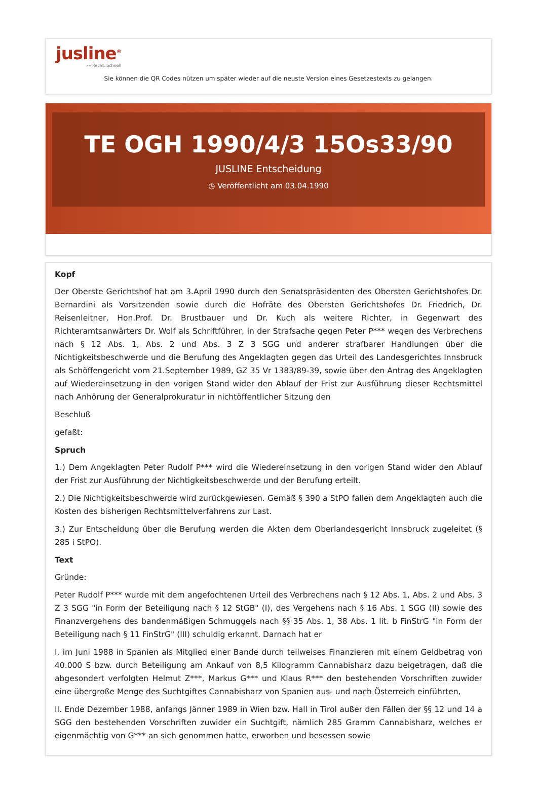jusline<sup>®</sup>
»» Recht. Schnell
Sie können die QR Codes nützen um später wieder auf die neuste Version eines Gesetzestexts zu gelangen.
TE OGH 1990/4/3 15Os33/90
JUSLINE Entscheidung
◷ Veröffentlicht am 03.04.1990
Kopf
Der Oberste Gerichtshof hat am 3.April 1990 durch den Senatspräsidenten des Obersten Gerichtshofes Dr. Bernardini als Vorsitzenden sowie durch die Hofräte des Obersten Gerichtshofes Dr. Friedrich, Dr. Reisenleitner, Hon.Prof. Dr. Brustbauer und Dr. Kuch als weitere Richter, in Gegenwart des Richteramtsanwärters Dr. Wolf als Schriftführer, in der Strafsache gegen Peter P*** wegen des Verbrechens nach § 12 Abs. 1, Abs. 2 und Abs. 3 Z 3 SGG und anderer strafbarer Handlungen über die Nichtigkeitsbeschwerde und die Berufung des Angeklagten gegen das Urteil des Landesgerichtes Innsbruck als Schöffengericht vom 21.September 1989, GZ 35 Vr 1383/89-39, sowie über den Antrag des Angeklagten auf Wiedereinsetzung in den vorigen Stand wider den Ablauf der Frist zur Ausführung dieser Rechtsmittel nach Anhörung der Generalprokuratur in nichtöffentlicher Sitzung den
Beschluß
gefaßt:
Spruch
1.) Dem Angeklagten Peter Rudolf P*** wird die Wiedereinsetzung in den vorigen Stand wider den Ablauf der Frist zur Ausführung der Nichtigkeitsbeschwerde und der Berufung erteilt.
2.) Die Nichtigkeitsbeschwerde wird zurückgewiesen. Gemäß § 390 a StPO fallen dem Angeklagten auch die Kosten des bisherigen Rechtsmittelverfahrens zur Last.
3.) Zur Entscheidung über die Berufung werden die Akten dem Oberlandesgericht Innsbruck zugeleitet (§ 285 i StPO).
Text
Gründe:
Peter Rudolf P*** wurde mit dem angefochtenen Urteil des Verbrechens nach § 12 Abs. 1, Abs. 2 und Abs. 3 Z 3 SGG "in Form der Beteiligung nach § 12 StGB" (I), des Vergehens nach § 16 Abs. 1 SGG (II) sowie des Finanzvergehens des bandenmäßigen Schmuggels nach §§ 35 Abs. 1, 38 Abs. 1 lit. b FinStrG "in Form der Beteiligung nach § 11 FinStrG" (III) schuldig erkannt. Darnach hat er
I. im Juni 1988 in Spanien als Mitglied einer Bande durch teilweises Finanzieren mit einem Geldbetrag von 40.000 S bzw. durch Beteiligung am Ankauf von 8,5 Kilogramm Cannabisharz dazu beigetragen, daß die abgesondert verfolgten Helmut Z***, Markus G*** und Klaus R*** den bestehenden Vorschriften zuwider eine übergroße Menge des Suchtgiftes Cannabisharz von Spanien aus- und nach Österreich einführten,
II. Ende Dezember 1988, anfangs Jänner 1989 in Wien bzw. Hall in Tirol außer den Fällen der §§ 12 und 14 a SGG den bestehenden Vorschriften zuwider ein Suchtgift, nämlich 285 Gramm Cannabisharz, welches er eigenmächtig von G*** an sich genommen hatte, erworben und besessen sowie